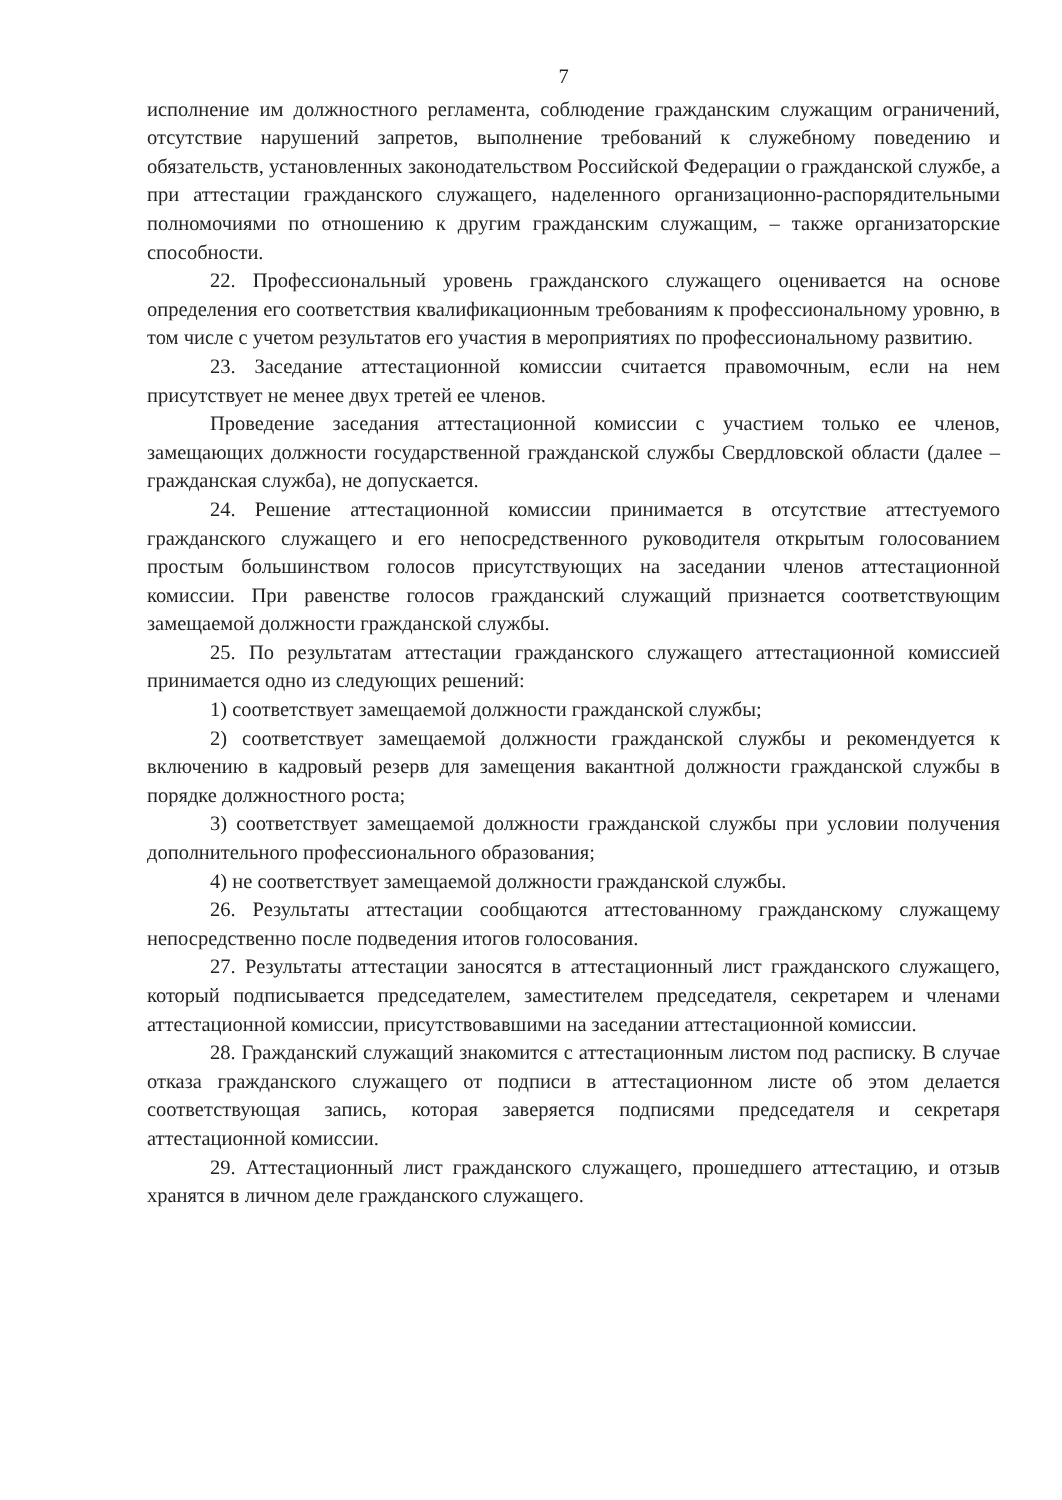7
исполнение им должностного регламента, соблюдение гражданским служащим ограничений, отсутствие нарушений запретов, выполнение требований к служебному поведению и обязательств, установленных законодательством Российской Федерации о гражданской службе, а при аттестации гражданского служащего, наделенного организационно-распорядительными полномочиями по отношению к другим гражданским служащим, – также организаторские способности.
22. Профессиональный уровень гражданского служащего оценивается на основе определения его соответствия квалификационным требованиям к профессиональному уровню, в том числе с учетом результатов его участия в мероприятиях по профессиональному развитию.
23. Заседание аттестационной комиссии считается правомочным, если на нем присутствует не менее двух третей ее членов.
Проведение заседания аттестационной комиссии с участием только ее членов, замещающих должности государственной гражданской службы Свердловской области (далее – гражданская служба), не допускается.
24. Решение аттестационной комиссии принимается в отсутствие аттестуемого гражданского служащего и его непосредственного руководителя открытым голосованием простым большинством голосов присутствующих на заседании членов аттестационной комиссии. При равенстве голосов гражданский служащий признается соответствующим замещаемой должности гражданской службы.
25. По результатам аттестации гражданского служащего аттестационной комиссией принимается одно из следующих решений:
1) соответствует замещаемой должности гражданской службы;
2) соответствует замещаемой должности гражданской службы и рекомендуется к включению в кадровый резерв для замещения вакантной должности гражданской службы в порядке должностного роста;
3) соответствует замещаемой должности гражданской службы при условии получения дополнительного профессионального образования;
4) не соответствует замещаемой должности гражданской службы.
26. Результаты аттестации сообщаются аттестованному гражданскому служащему непосредственно после подведения итогов голосования.
27. Результаты аттестации заносятся в аттестационный лист гражданского служащего, который подписывается председателем, заместителем председателя, секретарем и членами аттестационной комиссии, присутствовавшими на заседании аттестационной комиссии.
28. Гражданский служащий знакомится с аттестационным листом под расписку. В случае отказа гражданского служащего от подписи в аттестационном листе об этом делается соответствующая запись, которая заверяется подписями председателя и секретаря аттестационной комиссии.
29. Аттестационный лист гражданского служащего, прошедшего аттестацию, и отзыв хранятся в личном деле гражданского служащего.